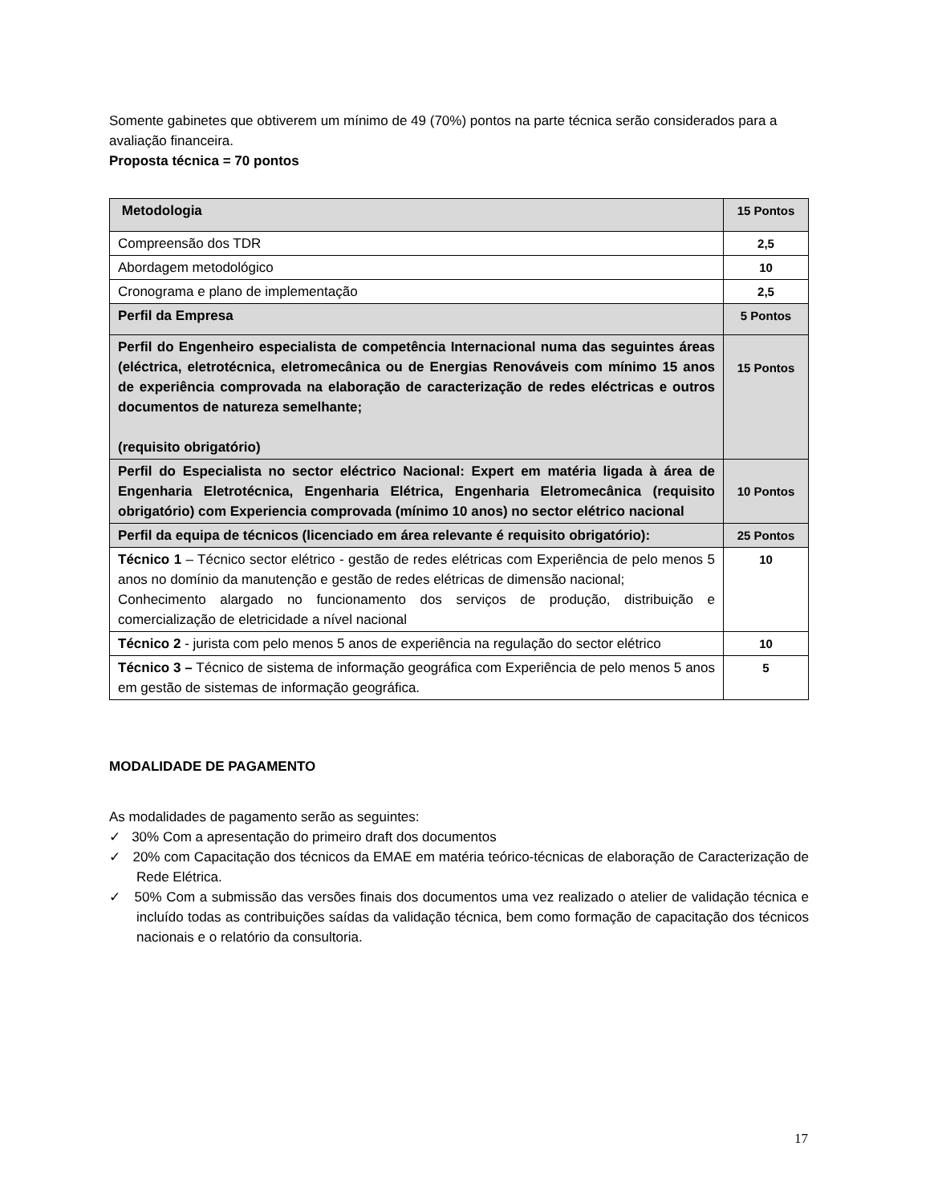Somente gabinetes que obtiverem um mínimo de 49 (70%) pontos na parte técnica serão considerados para a avaliação financeira.
Proposta técnica = 70 pontos
| Metodologia | 15 Pontos |
| Compreensão dos TDR | 2,5 |
| Abordagem metodológico | 10 |
| Cronograma e plano de implementação | 2,5 |
| Perfil da Empresa | 5 Pontos |
| Perfil do Engenheiro especialista de competência Internacional numa das seguintes áreas (eléctrica, eletrotécnica, eletromecânica ou de Energias Renováveis com mínimo 15 anos de experiência comprovada na elaboração de caracterização de redes eléctricas e outros documentos de natureza semelhante; (requisito obrigatório) | 15 Pontos |
| Perfil do Especialista no sector eléctrico Nacional: Expert em matéria ligada à área de Engenharia Eletrotécnica, Engenharia Elétrica, Engenharia Eletromecânica (requisito obrigatório) com Experiencia comprovada (mínimo 10 anos) no sector elétrico nacional | 10 Pontos |
| Perfil da equipa de técnicos (licenciado em área relevante é requisito obrigatório): | 25 Pontos |
| Técnico 1 – Técnico sector elétrico - gestão de redes elétricas com Experiência de pelo menos 5 anos no domínio da manutenção e gestão de redes elétricas de dimensão nacional; Conhecimento alargado no funcionamento dos serviços de produção, distribuição e comercialização de eletricidade a nível nacional | 10 |
| Técnico 2 - jurista com pelo menos 5 anos de experiência na regulação do sector elétrico | 10 |
| Técnico 3 – Técnico de sistema de informação geográfica com Experiência de pelo menos 5 anos em gestão de sistemas de informação geográfica. | 5 |
MODALIDADE DE PAGAMENTO
As modalidades de pagamento serão as seguintes:
✓ 30% Com a apresentação do primeiro draft dos documentos
✓ 20% com Capacitação dos técnicos da EMAE em matéria teórico-técnicas de elaboração de Caracterização de Rede Elétrica.
✓ 50% Com a submissão das versões finais dos documentos uma vez realizado o atelier de validação técnica e incluído todas as contribuições saídas da validação técnica, bem como formação de capacitação dos técnicos nacionais e o relatório da consultoria.
17